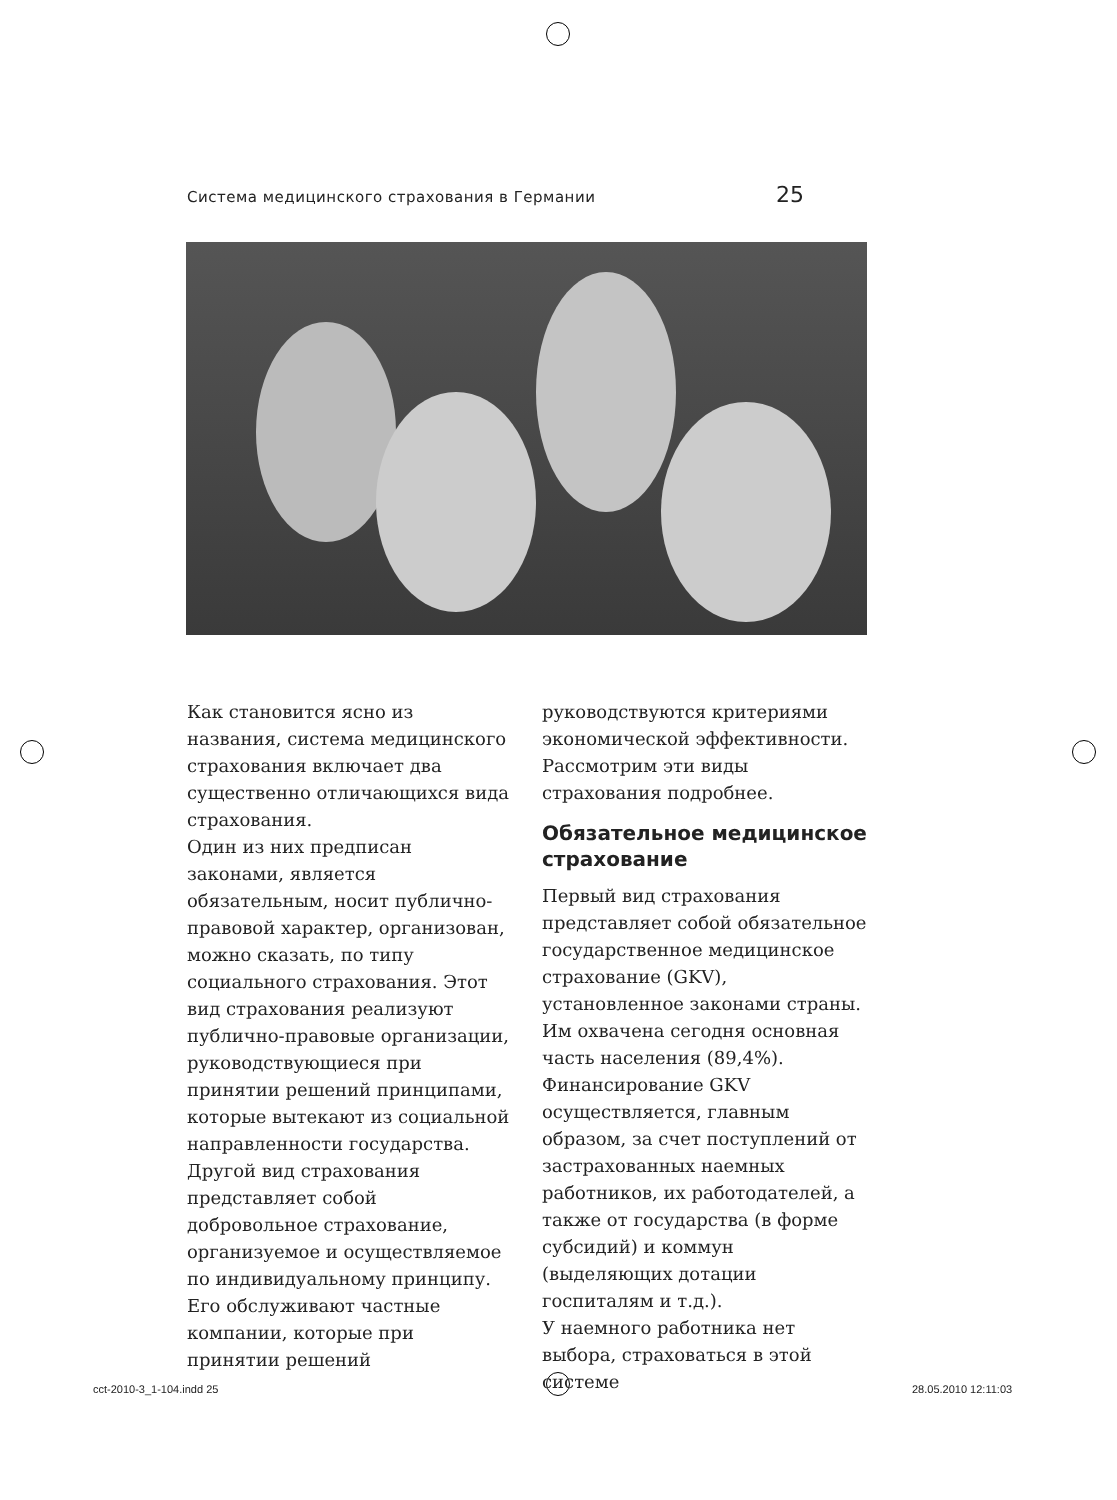Система медицинского страхования в Германии 25
Как становится ясно из названия, система медицинского страхования включает два существенно отличающихся вида страхования.
Один из них предписан законами, является обязательным, носит публично-правовой характер, организован, можно сказать, по типу социального страхования. Этот вид страхования реализуют публично-правовые организации, руководствующиеся при принятии решений принципами, которые вытекают из социальной направленности государства.
Другой вид страхования представляет собой добровольное страхование, организуемое и осуществляемое по индивидуальному принципу. Его обслуживают частные компании, которые при принятии решений
руководствуются критериями экономической эффективности. Рассмотрим эти виды страхования подробнее.
Обязательное медицинское страхование
Первый вид страхования представляет собой обязательное государственное медицинское страхование (GKV), установленное законами страны. Им охвачена сегодня основная часть населения (89,4%). Финансирование GKV осуществляется, главным образом, за счет поступлений от застрахованных наемных работников, их работодателей, а также от государства (в форме субсидий) и коммун (выделяющих дотации госпиталям и т.д.).
У наемного работника нет выбора, страховаться в этой системе
cct-2010-3_1-104.indd 25 28.05.2010 12:11:03